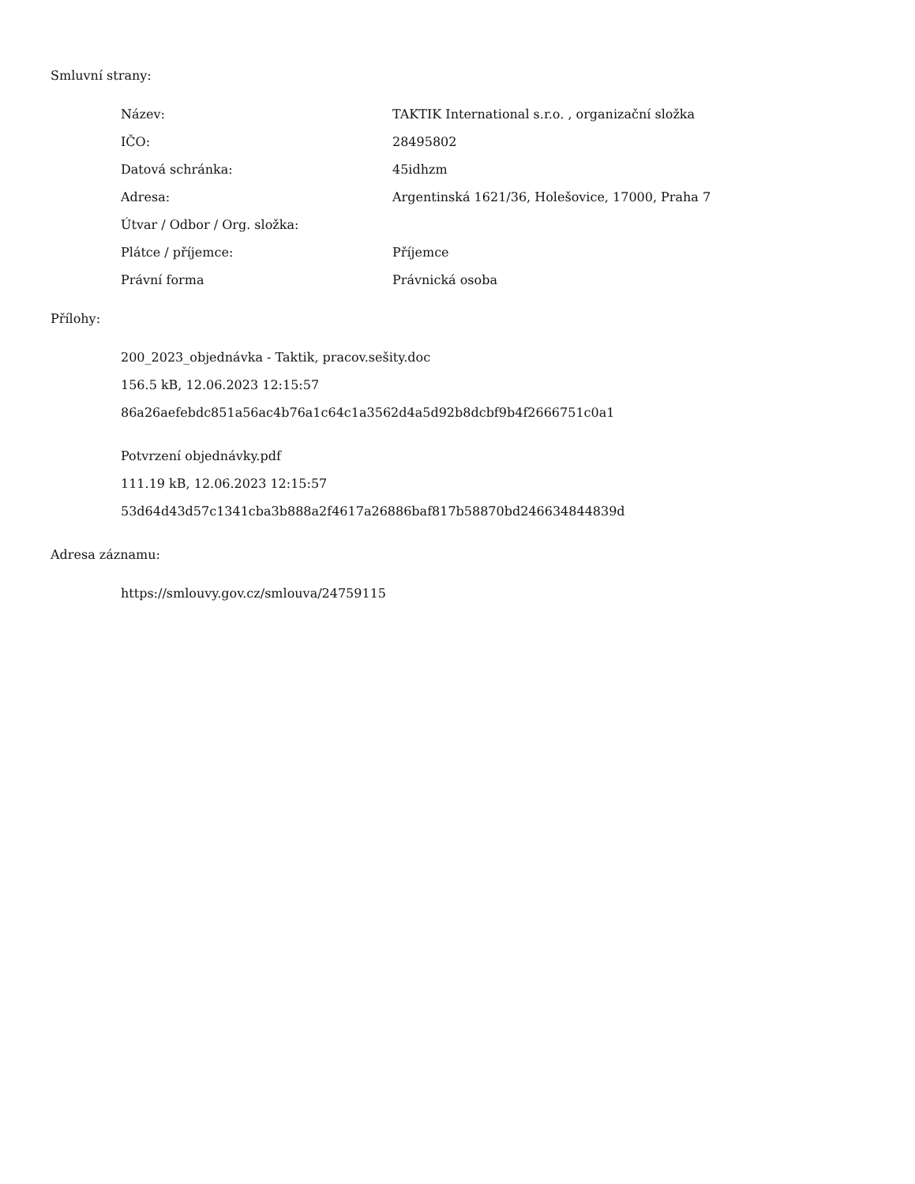Smluvní strany:
| Název: | TAKTIK International s.r.o. , organizační složka |
| IČO: | 28495802 |
| Datová schránka: | 45idhzm |
| Adresa: | Argentinská 1621/36, Holešovice, 17000, Praha 7 |
| Útvar / Odbor / Org. složka: | |
| Plátce / příjemce: | Příjemce |
| Právní forma | Právnická osoba |
Přílohy:
200_2023_objednávka - Taktik, pracov.sešity.doc
156.5 kB, 12.06.2023 12:15:57
86a26aefebdc851a56ac4b76a1c64c1a3562d4a5d92b8dcbf9b4f2666751c0a1
Potvrzení objednávky.pdf
111.19 kB, 12.06.2023 12:15:57
53d64d43d57c1341cba3b888a2f4617a26886baf817b58870bd246634844839d
Adresa záznamu:
https://smlouvy.gov.cz/smlouva/24759115